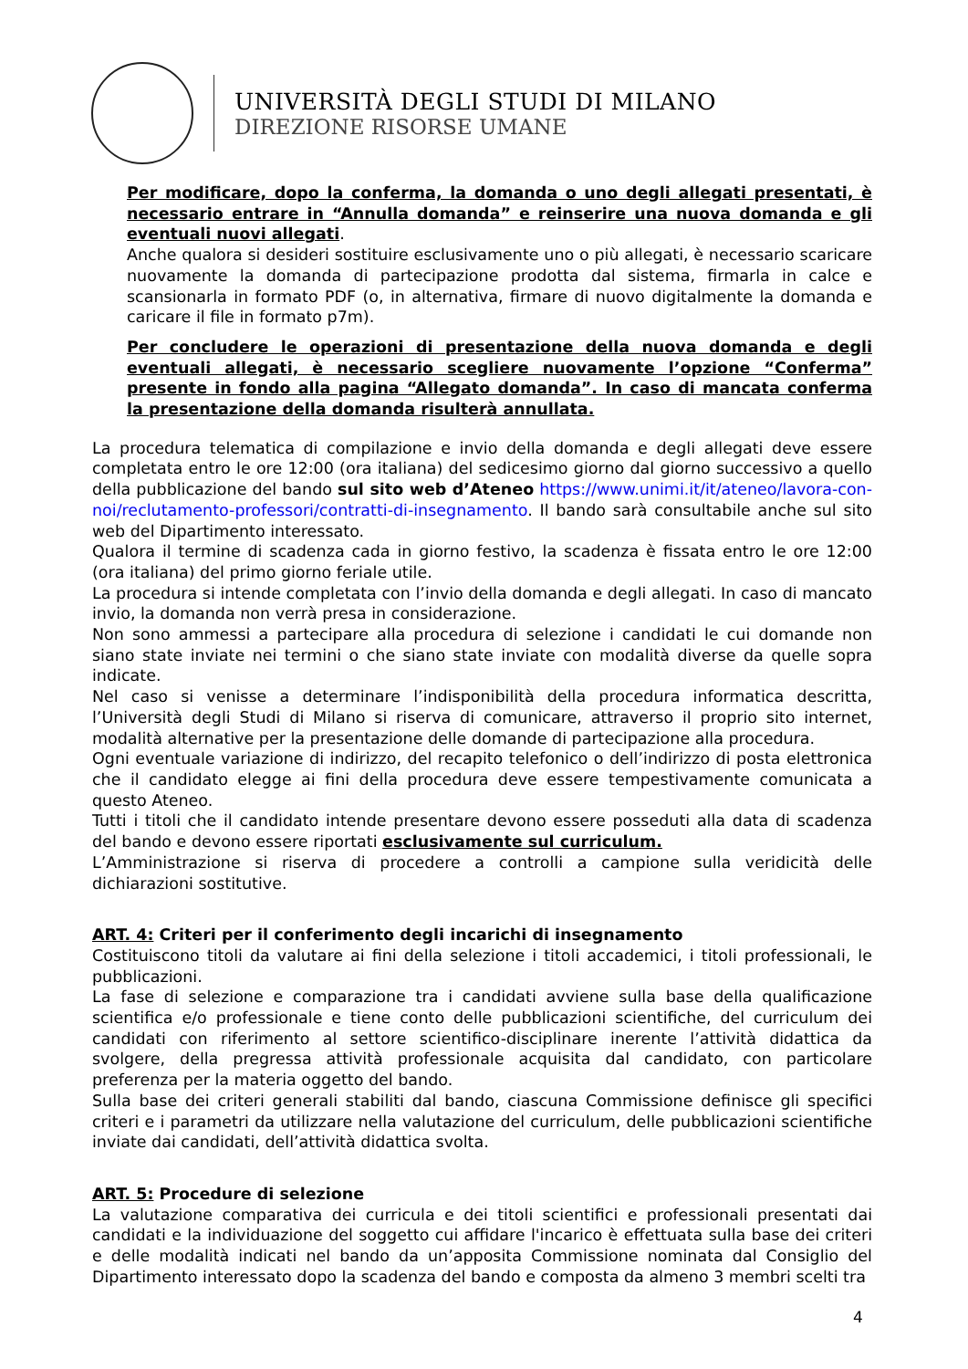UNIVERSITÀ DEGLI STUDI DI MILANO
DIREZIONE RISORSE UMANE
Per modificare, dopo la conferma, la domanda o uno degli allegati presentati, è necessario entrare in “Annulla domanda” e reinserire una nuova domanda e gli eventuali nuovi allegati.
Anche qualora si desideri sostituire esclusivamente uno o più allegati, è necessario scaricare nuovamente la domanda di partecipazione prodotta dal sistema, firmarla in calce e scansionarla in formato PDF (o, in alternativa, firmare di nuovo digitalmente la domanda e caricare il file in formato p7m).
Per concludere le operazioni di presentazione della nuova domanda e degli eventuali allegati, è necessario scegliere nuovamente l’opzione “Conferma” presente in fondo alla pagina “Allegato domanda”. In caso di mancata conferma la presentazione della domanda risulterà annullata.
La procedura telematica di compilazione e invio della domanda e degli allegati deve essere completata entro le ore 12:00 (ora italiana) del sedicesimo giorno dal giorno successivo a quello della pubblicazione del bando sul sito web d’Ateneo https://www.unimi.it/it/ateneo/lavora-con-noi/reclutamento-professori/contratti-di-insegnamento. Il bando sarà consultabile anche sul sito web del Dipartimento interessato.
Qualora il termine di scadenza cada in giorno festivo, la scadenza è fissata entro le ore 12:00 (ora italiana) del primo giorno feriale utile.
La procedura si intende completata con l’invio della domanda e degli allegati. In caso di mancato invio, la domanda non verrà presa in considerazione.
Non sono ammessi a partecipare alla procedura di selezione i candidati le cui domande non siano state inviate nei termini o che siano state inviate con modalità diverse da quelle sopra indicate.
Nel caso si venisse a determinare l’indisponibilità della procedura informatica descritta, l’Università degli Studi di Milano si riserva di comunicare, attraverso il proprio sito internet, modalità alternative per la presentazione delle domande di partecipazione alla procedura.
Ogni eventuale variazione di indirizzo, del recapito telefonico o dell’indirizzo di posta elettronica che il candidato elegge ai fini della procedura deve essere tempestivamente comunicata a questo Ateneo.
Tutti i titoli che il candidato intende presentare devono essere posseduti alla data di scadenza del bando e devono essere riportati esclusivamente sul curriculum.
L’Amministrazione si riserva di procedere a controlli a campione sulla veridicità delle dichiarazioni sostitutive.
ART. 4: Criteri per il conferimento degli incarichi di insegnamento
Costituiscono titoli da valutare ai fini della selezione i titoli accademici, i titoli professionali, le pubblicazioni.
La fase di selezione e comparazione tra i candidati avviene sulla base della qualificazione scientifica e/o professionale e tiene conto delle pubblicazioni scientifiche, del curriculum dei candidati con riferimento al settore scientifico-disciplinare inerente l’attività didattica da svolgere, della pregressa attività professionale acquisita dal candidato, con particolare preferenza per la materia oggetto del bando.
Sulla base dei criteri generali stabiliti dal bando, ciascuna Commissione definisce gli specifici criteri e i parametri da utilizzare nella valutazione del curriculum, delle pubblicazioni scientifiche inviate dai candidati, dell’attività didattica svolta.
ART. 5: Procedure di selezione
La valutazione comparativa dei curricula e dei titoli scientifici e professionali presentati dai candidati e la individuazione del soggetto cui affidare l'incarico è effettuata sulla base dei criteri e delle modalità indicati nel bando da un’apposita Commissione nominata dal Consiglio del Dipartimento interessato dopo la scadenza del bando e composta da almeno 3 membri scelti tra
4